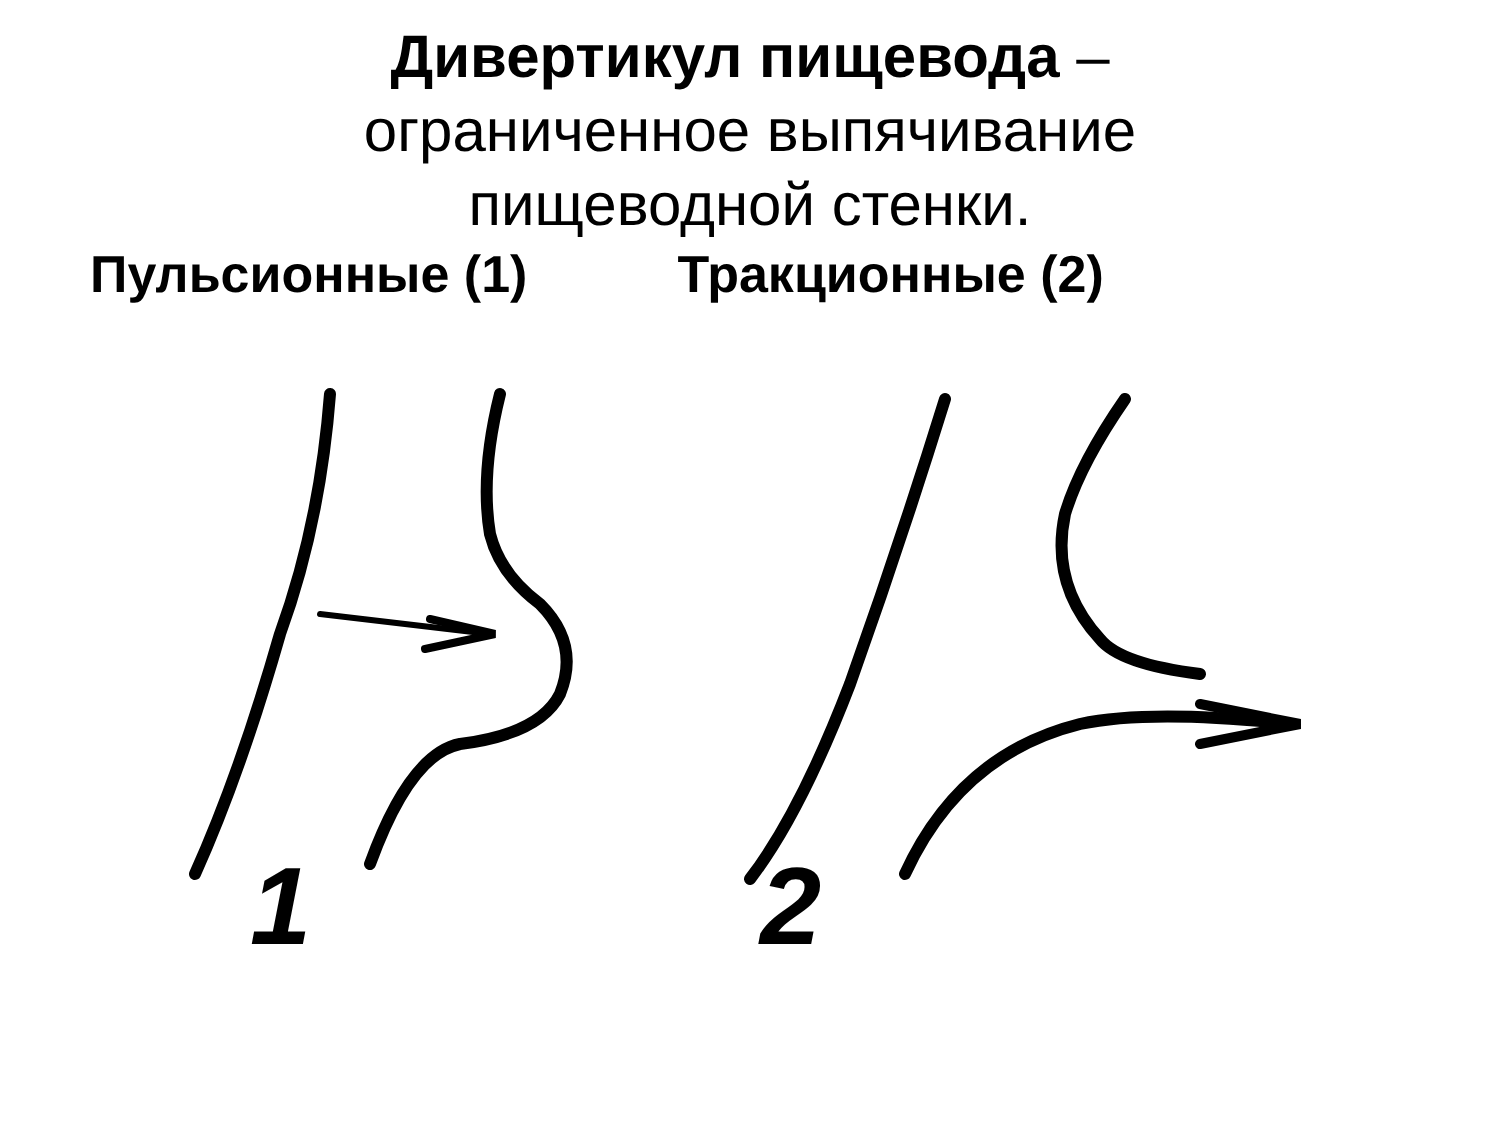Дивертикул пищевода –
ограниченное выпячивание
пищеводной стенки.
Пульсионные (1) Тракционные (2)
1
2